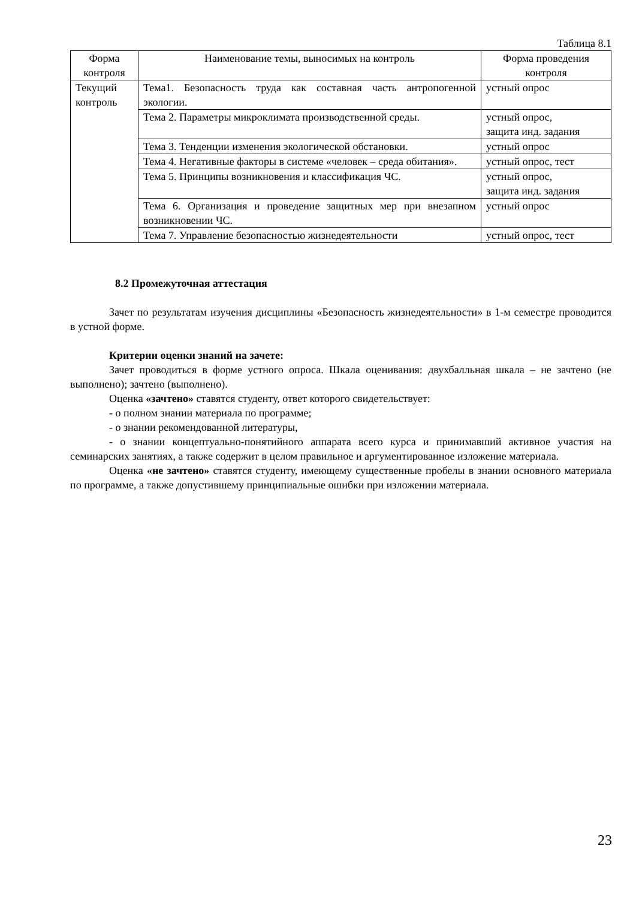Таблица 8.1
| Форма контроля | Наименование темы, выносимых на контроль | Форма проведения контроля |
| --- | --- | --- |
| Текущий контроль | Тема1. Безопасность труда как составная часть антропогенной экологии. | устный опрос |
| | Тема 2. Параметры микроклимата производственной среды. | устный опрос, защита инд. задания |
| | Тема 3. Тенденции изменения экологической обстановки. | устный опрос |
| | Тема 4. Негативные факторы в системе «человек – среда обитания». | устный опрос, тест |
| | Тема 5. Принципы возникновения и классификация ЧС. | устный опрос, защита инд. задания |
| | Тема 6. Организация и проведение защитных мер при внезапном возникновении ЧС. | устный опрос |
| | Тема 7. Управление безопасностью жизнедеятельности | устный опрос, тест |
8.2 Промежуточная аттестация
Зачет по результатам изучения дисциплины «Безопасность жизнедеятельности» в 1-м семестре проводится в устной форме.
Критерии оценки знаний на зачете:
Зачет проводиться в форме устного опроса. Шкала оценивания: двухбалльная шкала – не зачтено (не выполнено); зачтено (выполнено).
Оценка «зачтено» ставятся студенту, ответ которого свидетельствует:
- о полном знании материала по программе;
- о знании рекомендованной литературы,
- о знании концептуально-понятийного аппарата всего курса и принимавший активное участия на семинарских занятиях, а также содержит в целом правильное и аргументированное изложение материала.
Оценка «не зачтено» ставятся студенту, имеющему существенные пробелы в знании основного материала по программе, а также допустившему принципиальные ошибки при изложении материала.
23